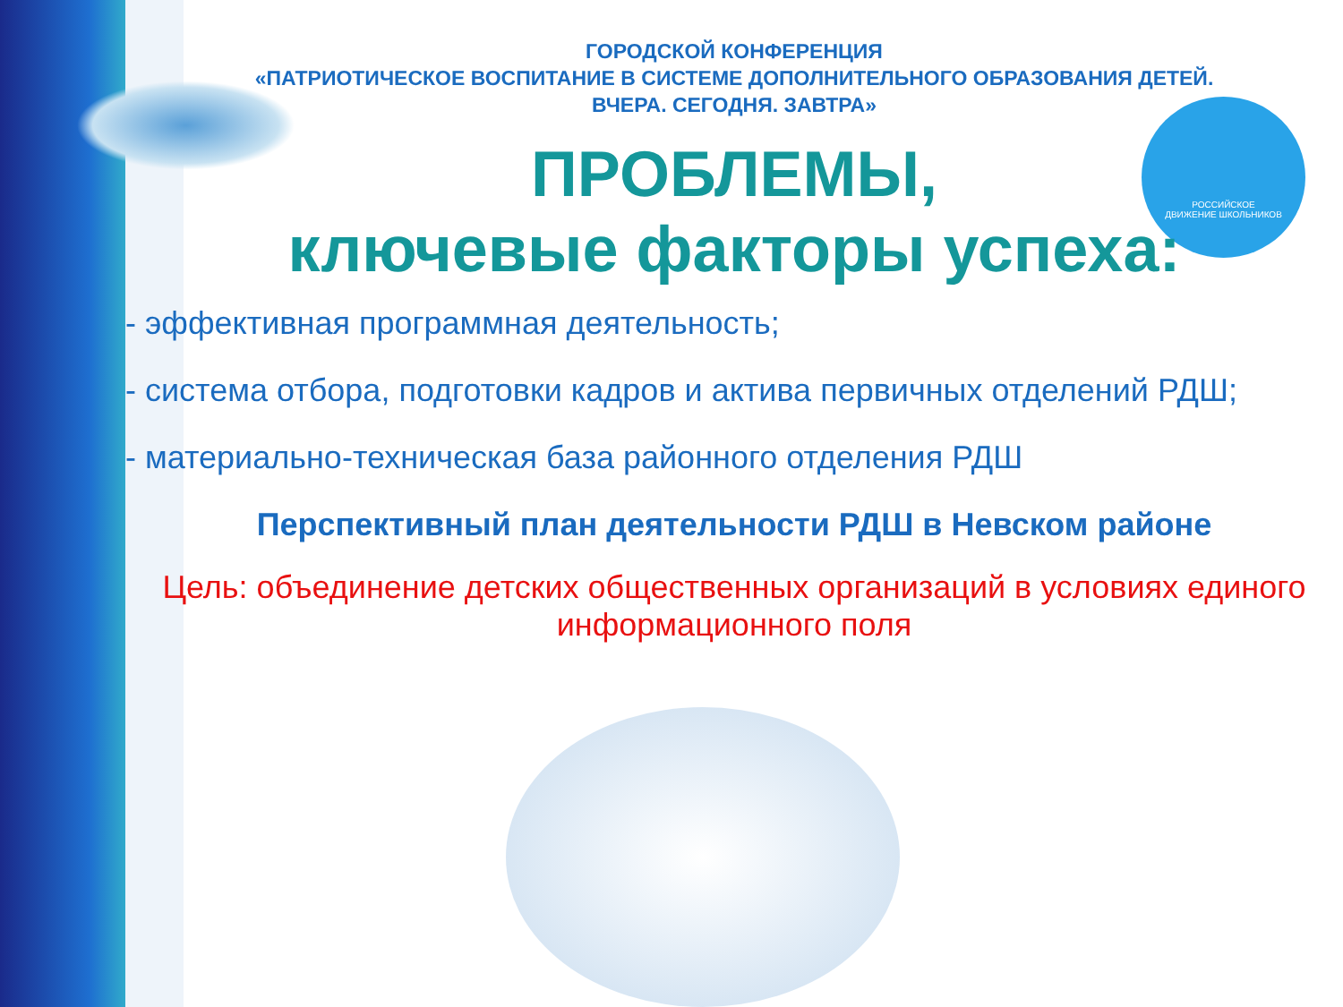РОССИЙСКОЕ
ДВИЖЕНИЕ ШКОЛЬНИКОВ
ГОРОДСКОЙ КОНФЕРЕНЦИЯ
«ПАТРИОТИЧЕСКОЕ ВОСПИТАНИЕ В СИСТЕМЕ ДОПОЛНИТЕЛЬНОГО ОБРАЗОВАНИЯ ДЕТЕЙ.
ВЧЕРА. СЕГОДНЯ. ЗАВТРА»
ПРОБЛЕМЫ,
ключевые факторы успеха:
- эффективная программная деятельность;
- система отбора, подготовки кадров и актива первичных отделений РДШ;
- материально-техническая база районного отделения РДШ
Перспективный план деятельности РДШ в Невском районе
Цель: объединение детских общественных организаций в условиях единого информационного поля